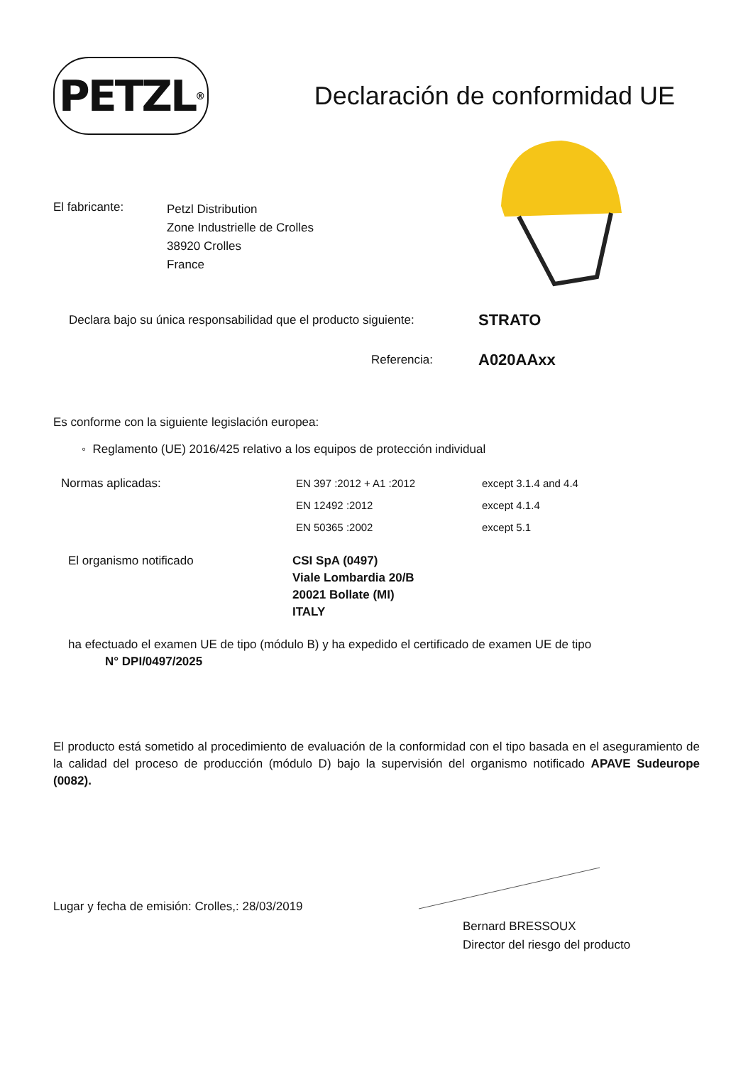PETZL<sup>®</sup>
Declaración de conformidad UE
El fabricante:
Petzl Distribution
Zone Industrielle de Crolles
38920 Crolles
France
Declara bajo su única responsabilidad que el producto siguiente:
STRATO
Referencia:
A020AAxx
Es conforme con la siguiente legislación europea:
◦ Reglamento (UE) 2016/425 relativo a los equipos de protección individual
Normas aplicadas: EN 397 :2012 + A1 :2012
EN 12492 :2012
EN 50365 :2002
except 3.1.4 and 4.4
except 4.1.4
except 5.1
El organismo notificado CSI SpA (0497)
Viale Lombardia 20/B
20021 Bollate (MI)
ITALY
ha efectuado el examen UE de tipo (módulo B) y ha expedido el certificado de examen UE de tipo
N° DPI/0497/2025
El producto está sometido al procedimiento de evaluación de la conformidad con el tipo basada en el aseguramiento de la calidad del proceso de producción (módulo D) bajo la supervisión del organismo notificado APAVE Sudeurope (0082).
Lugar y fecha de emisión: Crolles,: 28/03/2019
Bernard BRESSOUX
Director del riesgo del producto